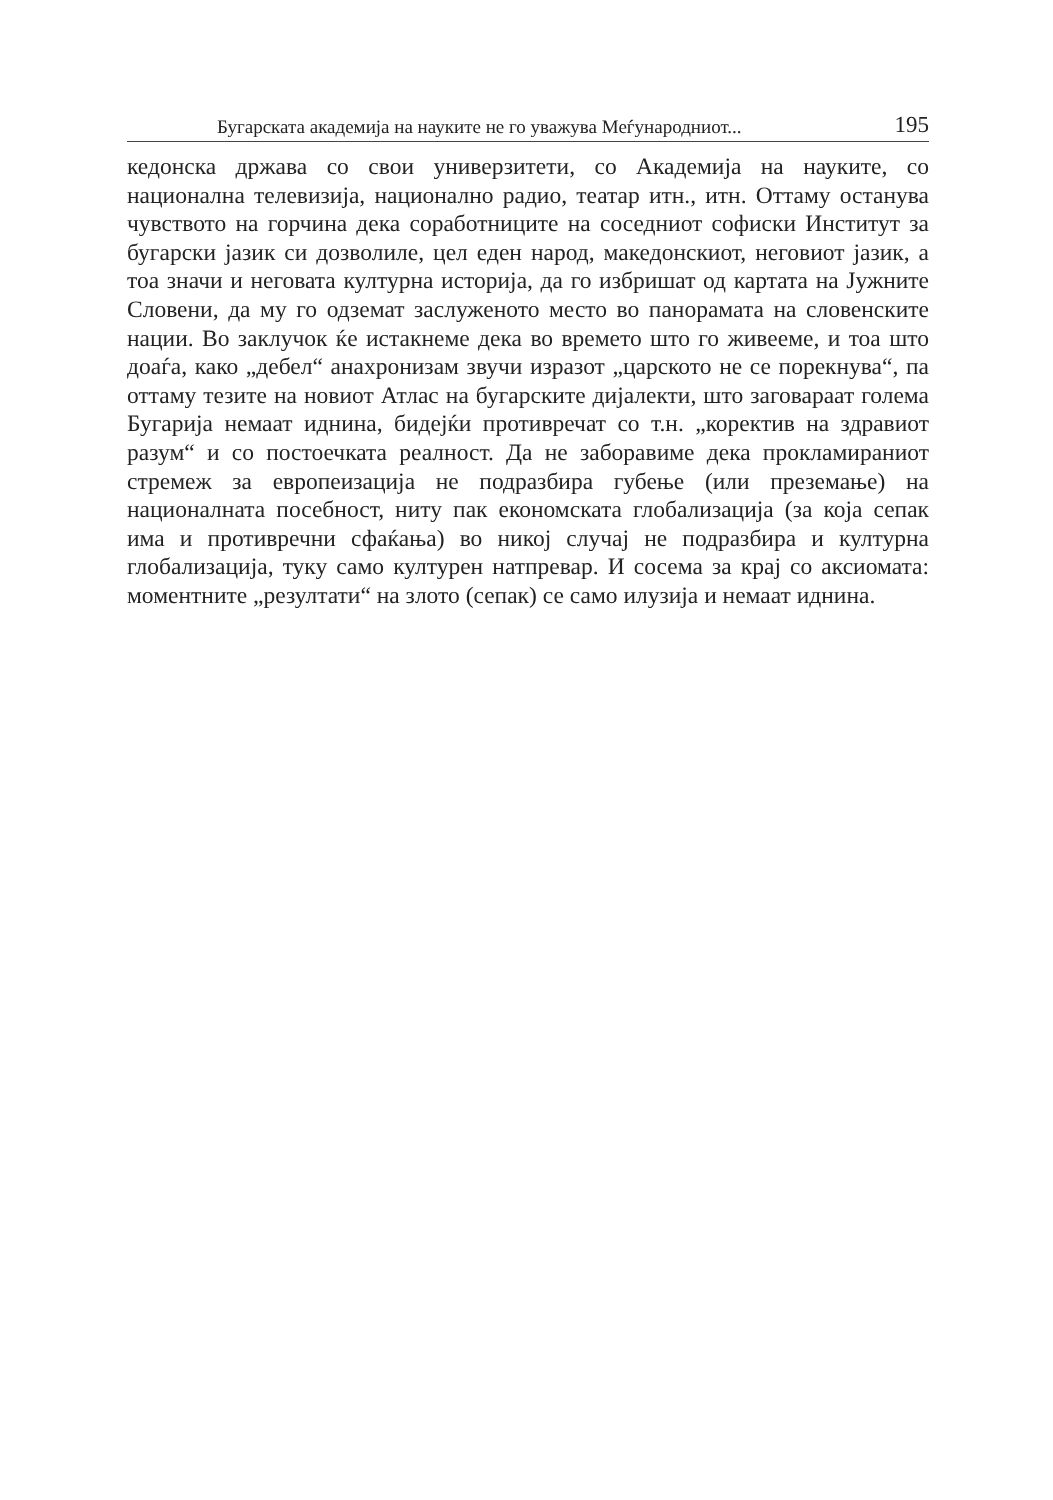Бугарската академија на науките не го уважува Меѓународниот... 195
кедонска држава со свои универзитети, со Академија на науките, со национална телевизија, национално радио, театар итн., итн. Оттаму останува чувството на горчина дека соработниците на соседниот софиски Институт за бугарски јазик си дозволиле, цел еден народ, македонскиот, неговиот јазик, а тоа значи и неговата културна историја, да го избришат од картата на Јужните Словени, да му го одземат заслуженото место во панорамата на словенските нации. Во заклучок ќе истакнеме дека во времето што го живееме, и тоа што доаѓа, како „дебел“ анахронизам звучи изразот „царското не се порекнува“, па оттаму тезите на новиот Атлас на бугарските дијалекти, што заговараат голема Бугарија немаат иднина, бидејќи противречат со т.н. „коректив на здравиот разум“ и со постоечката реалност. Да не заборавиме дека прокламираниот стремеж за европеизација не подразбира губење (или преземање) на националната посебност, ниту пак економската глобализација (за која сепак има и противречни сфаќања) во никој случај не подразбира и културна глобализација, туку само културен натпревар. И сосема за крај со аксиомата: моментните „резултати“ на злото (сепак) се само илузија и немаат иднина.